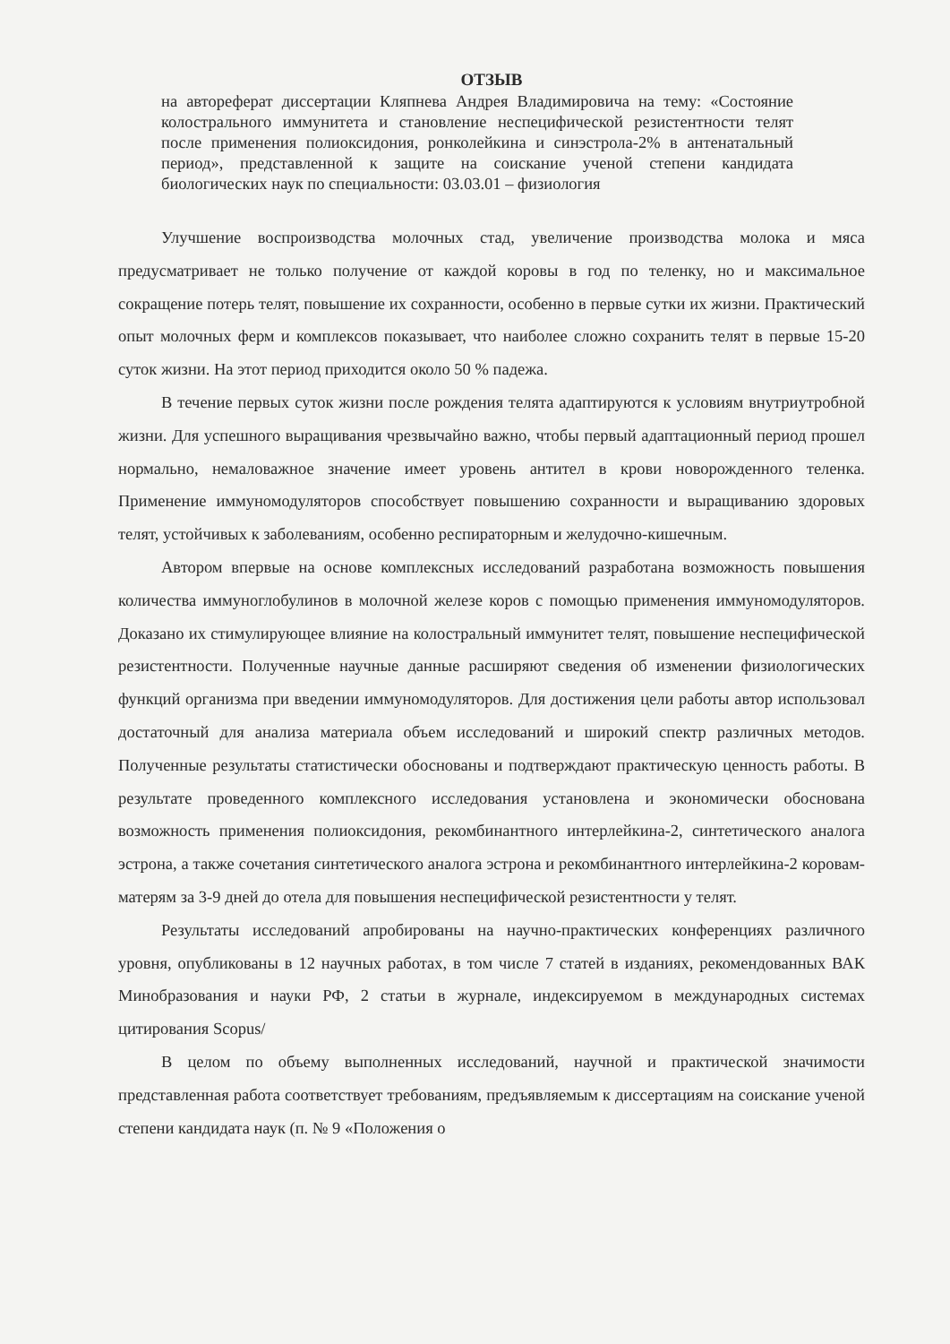ОТЗЫВ
на автореферат диссертации Кляпнева Андрея Владимировича на тему: «Состояние колострального иммунитета и становление неспецифической резистентности телят после применения полиоксидония, ронколейкина и синэстрола-2% в антенатальный период», представленной к защите на соискание ученой степени кандидата биологических наук по специальности: 03.03.01 – физиология
Улучшение воспроизводства молочных стад, увеличение производства молока и мяса предусматривает не только получение от каждой коровы в год по теленку, но и максимальное сокращение потерь телят, повышение их сохранности, особенно в первые сутки их жизни. Практический опыт молочных ферм и комплексов показывает, что наиболее сложно сохранить телят в первые 15-20 суток жизни. На этот период приходится около 50 % падежа.
В течение первых суток жизни после рождения телята адаптируются к условиям внутриутробной жизни. Для успешного выращивания чрезвычайно важно, чтобы первый адаптационный период прошел нормально, немаловажное значение имеет уровень антител в крови новорожденного теленка. Применение иммуномодуляторов способствует повышению сохранности и выращиванию здоровых телят, устойчивых к заболеваниям, особенно респираторным и желудочно-кишечным.
Автором впервые на основе комплексных исследований разработана возможность повышения количества иммуноглобулинов в молочной железе коров с помощью применения иммуномодуляторов. Доказано их стимулирующее влияние на колостральный иммунитет телят, повышение неспецифической резистентности. Полученные научные данные расширяют сведения об изменении физиологических функций организма при введении иммуномодуляторов. Для достижения цели работы автор использовал достаточный для анализа материала объем исследований и широкий спектр различных методов. Полученные результаты статистически обоснованы и подтверждают практическую ценность работы. В результате проведенного комплексного исследования установлена и экономически обоснована возможность применения полиоксидония, рекомбинантного интерлейкина-2, синтетического аналога эстрона, а также сочетания синтетического аналога эстрона и рекомбинантного интерлейкина-2 коровам-матерям за 3-9 дней до отела для повышения неспецифической резистентности у телят.
Результаты исследований апробированы на научно-практических конференциях различного уровня, опубликованы в 12 научных работах, в том числе 7 статей в изданиях, рекомендованных ВАК Минобразования и науки РФ, 2 статьи в журнале, индексируемом в международных системах цитирования Scopus/
В целом по объему выполненных исследований, научной и практической значимости представленная работа соответствует требованиям, предъявляемым к диссертациям на соискание ученой степени кандидата наук (п. № 9 «Положения о